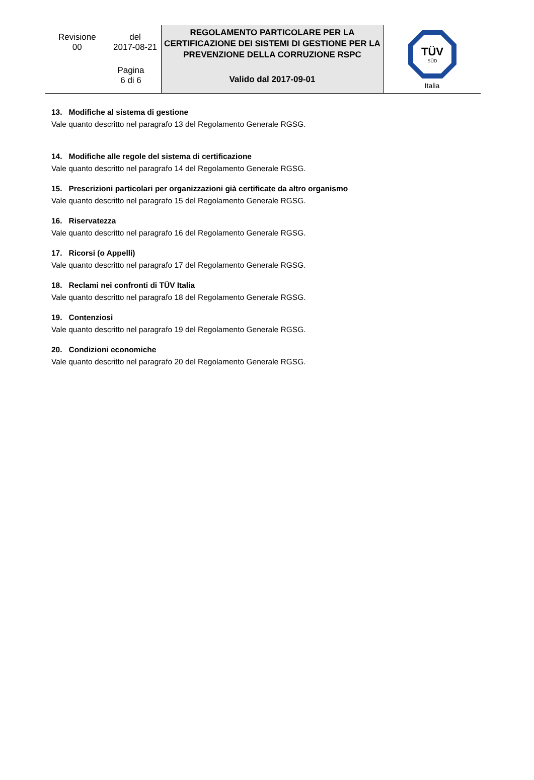| Revisione 00 del 2017-08-21 Pagina 6 di 6 | REGOLAMENTO PARTICOLARE PER LA CERTIFICAZIONE DEI SISTEMI DI GESTIONE PER LA PREVENZIONE DELLA CORRUZIONE RSPC Valido dal 2017-09-01 | TÜV SÜD Italia |
13. Modifiche al sistema di gestione
Vale quanto descritto nel paragrafo 13 del Regolamento Generale RGSG.
14. Modifiche alle regole del sistema di certificazione
Vale quanto descritto nel paragrafo 14 del Regolamento Generale RGSG.
15. Prescrizioni particolari per organizzazioni già certificate da altro organismo
Vale quanto descritto nel paragrafo 15 del Regolamento Generale RGSG.
16. Riservatezza
Vale quanto descritto nel paragrafo 16 del Regolamento Generale RGSG.
17. Ricorsi (o Appelli)
Vale quanto descritto nel paragrafo 17 del Regolamento Generale RGSG.
18. Reclami nei confronti di TÜV Italia
Vale quanto descritto nel paragrafo 18 del Regolamento Generale RGSG.
19. Contenziosi
Vale quanto descritto nel paragrafo 19 del Regolamento Generale RGSG.
20. Condizioni economiche
Vale quanto descritto nel paragrafo 20 del Regolamento Generale RGSG.